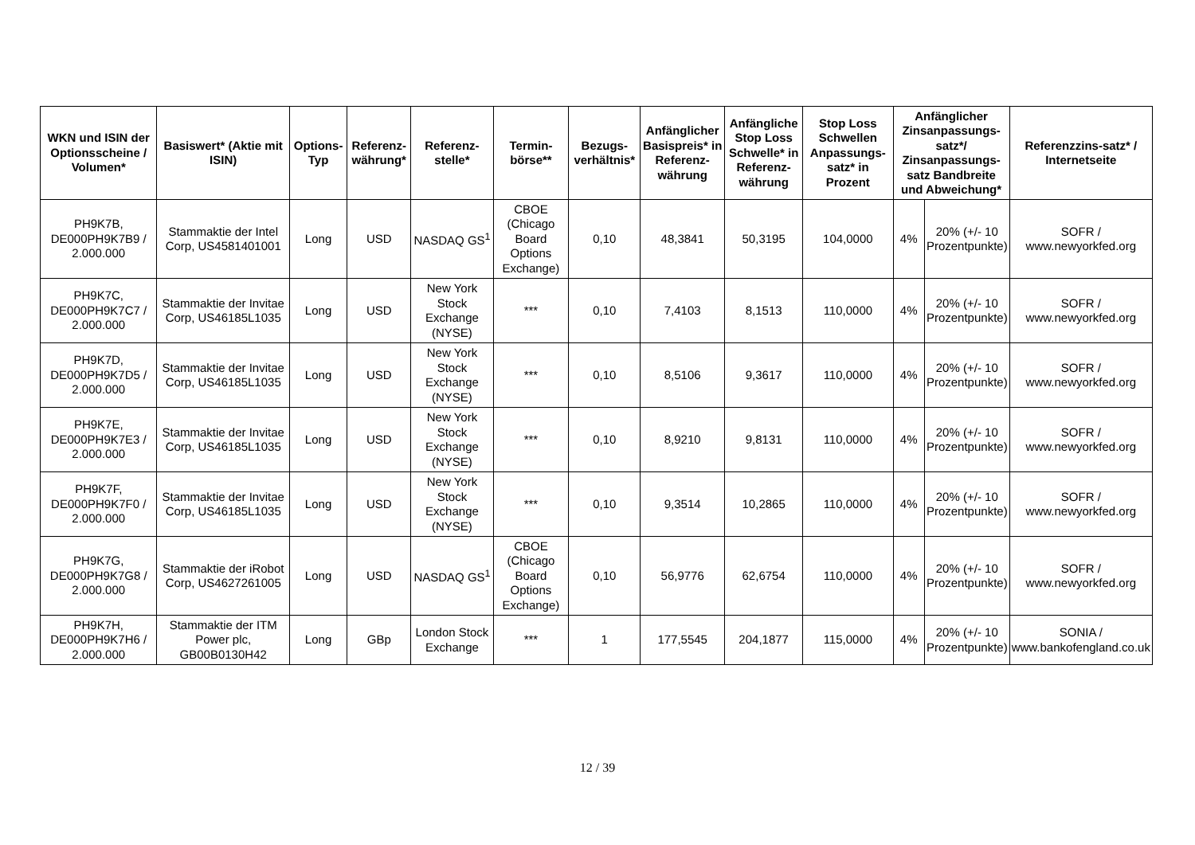| WKN und ISIN der Optionsscheine / Volumen* | Basiswert* (Aktie mit ISIN) | Options-Typ | Referenz-währung* | Referenz-stelle* | Termin-börse** | Bezugs-verhältnis* | Anfänglicher Basispreis* in Referenz-währung | Anfängliche Stop Loss Schwelle* in Referenz-währung | Stop Loss Schwellen Anpassungs-satz* in Prozent | Anfänglicher Zinsanpassungs-satz*/ Zinsanpassungs-satz Bandbreite und Abweichung* | | Referenzzins-satz* / Internetseite |
| --- | --- | --- | --- | --- | --- | --- | --- | --- | --- | --- | --- | --- |
| PH9K7B, DE000PH9K7B9 / 2.000.000 | Stammaktie der Intel Corp, US4581401001 | Long | USD | NASDAQ GS<sup>1</sup> | CBOE (Chicago Board Options Exchange) | 0,10 | 48,3841 | 50,3195 | 104,0000 | 4% | 20% (+/- 10 Prozentpunkte) | SOFR / www.newyorkfed.org |
| PH9K7C, DE000PH9K7C7 / 2.000.000 | Stammaktie der Invitae Corp, US46185L1035 | Long | USD | New York Stock Exchange (NYSE) | *** | 0,10 | 7,4103 | 8,1513 | 110,0000 | 4% | 20% (+/- 10 Prozentpunkte) | SOFR / www.newyorkfed.org |
| PH9K7D, DE000PH9K7D5 / 2.000.000 | Stammaktie der Invitae Corp, US46185L1035 | Long | USD | New York Stock Exchange (NYSE) | *** | 0,10 | 8,5106 | 9,3617 | 110,0000 | 4% | 20% (+/- 10 Prozentpunkte) | SOFR / www.newyorkfed.org |
| PH9K7E, DE000PH9K7E3 / 2.000.000 | Stammaktie der Invitae Corp, US46185L1035 | Long | USD | New York Stock Exchange (NYSE) | *** | 0,10 | 8,9210 | 9,8131 | 110,0000 | 4% | 20% (+/- 10 Prozentpunkte) | SOFR / www.newyorkfed.org |
| PH9K7F, DE000PH9K7F0 / 2.000.000 | Stammaktie der Invitae Corp, US46185L1035 | Long | USD | New York Stock Exchange (NYSE) | *** | 0,10 | 9,3514 | 10,2865 | 110,0000 | 4% | 20% (+/- 10 Prozentpunkte) | SOFR / www.newyorkfed.org |
| PH9K7G, DE000PH9K7G8 / 2.000.000 | Stammaktie der iRobot Corp, US4627261005 | Long | USD | NASDAQ GS<sup>1</sup> | CBOE (Chicago Board Options Exchange) | 0,10 | 56,9776 | 62,6754 | 110,0000 | 4% | 20% (+/- 10 Prozentpunkte) | SOFR / www.newyorkfed.org |
| PH9K7H, DE000PH9K7H6 / 2.000.000 | Stammaktie der ITM Power plc, GB00B0130H42 | Long | GBp | London Stock Exchange | *** | 1 | 177,5545 | 204,1877 | 115,0000 | 4% | 20% (+/- 10 Prozentpunkte) | SONIA / www.bankofengland.co.uk |
12 / 39